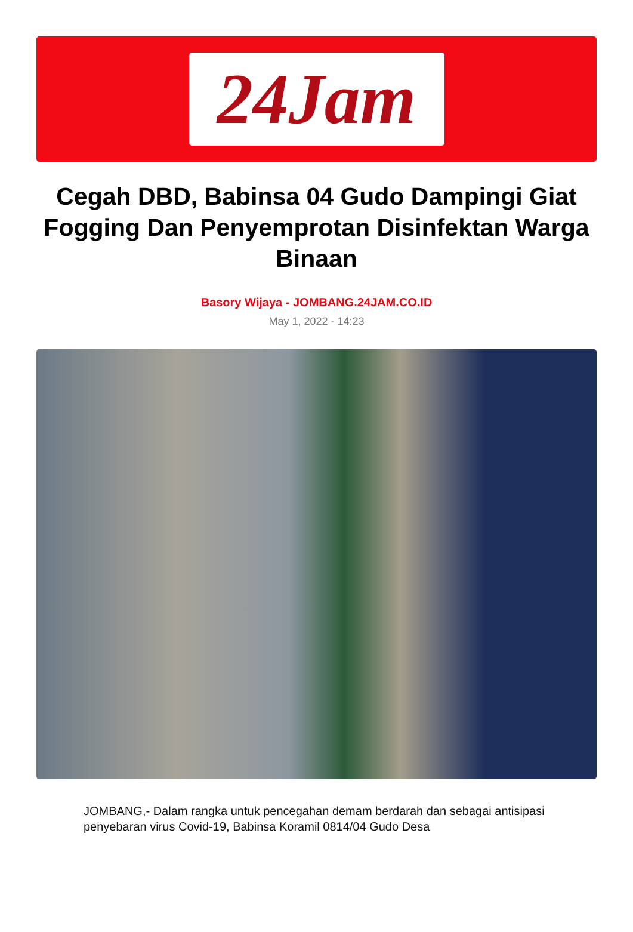24Jam
Cegah DBD, Babinsa 04 Gudo Dampingi Giat Fogging Dan Penyemprotan Disinfektan Warga Binaan
Basory Wijaya - JOMBANG.24JAM.CO.ID
May 1, 2022 - 14:23
JOMBANG,- Dalam rangka untuk pencegahan demam berdarah dan sebagai antisipasi penyebaran virus Covid-19, Babinsa Koramil 0814/04 Gudo Desa